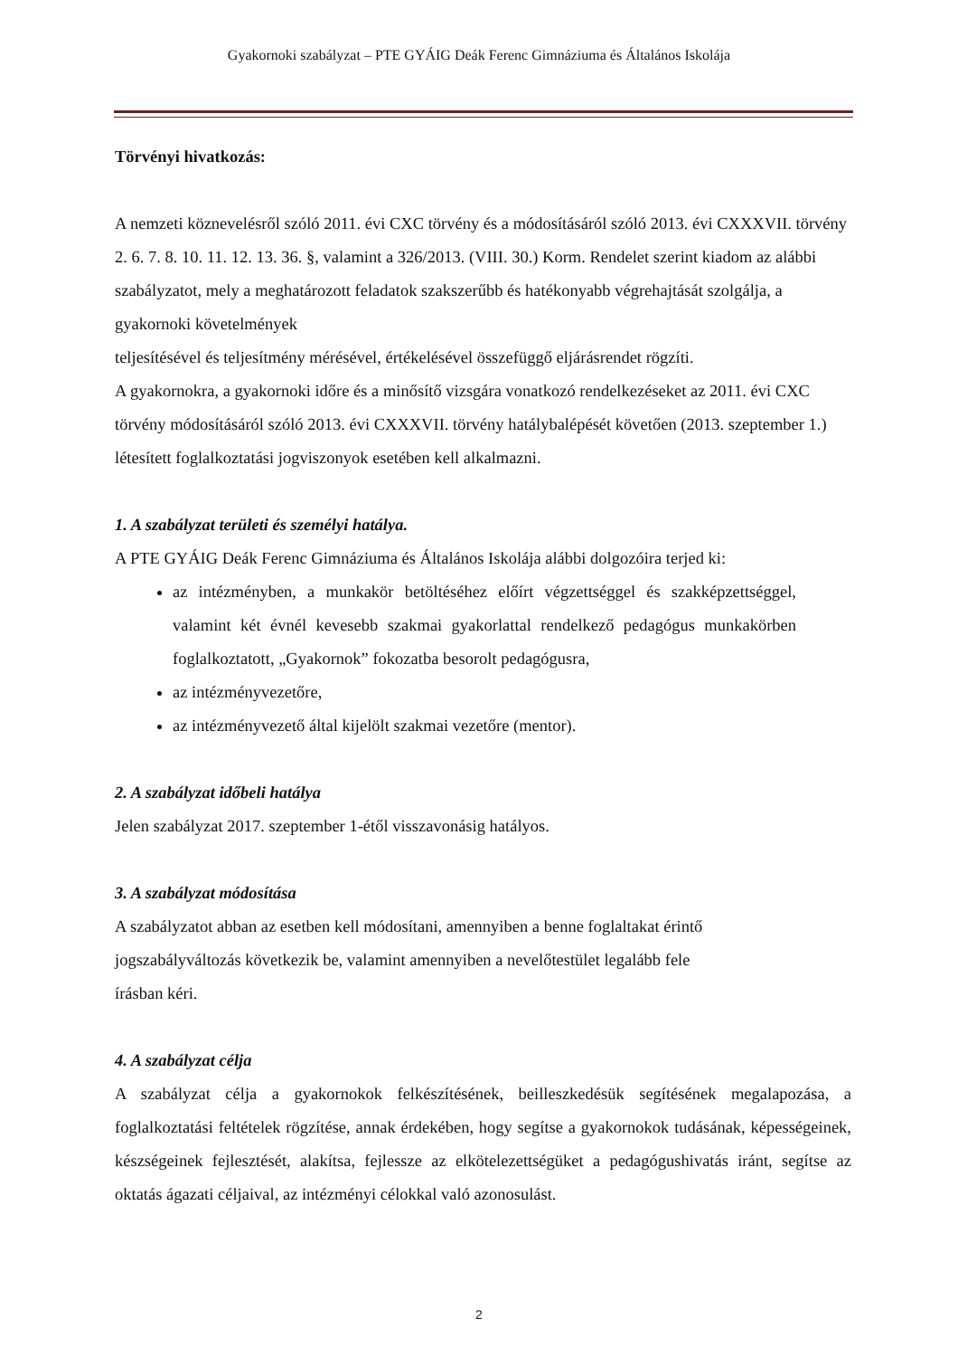Gyakornoki szabályzat – PTE GYÁIG Deák Ferenc Gimnáziuma és Általános Iskolája
Törvényi hivatkozás:
A nemzeti köznevelésről szóló 2011. évi CXC törvény és a módosításáról szóló 2013. évi CXXXVII. törvény 2. 6. 7. 8. 10. 11. 12. 13. 36. §, valamint a 326/2013. (VIII. 30.) Korm. Rendelet szerint kiadom az alábbi szabályzatot, mely a meghatározott feladatok szakszerűbb és hatékonyabb végrehajtását szolgálja, a gyakornoki követelmények
teljesítésével és teljesítmény mérésével, értékelésével összefüggő eljárásrendet rögzíti.
A gyakornokra, a gyakornoki időre és a minősítő vizsgára vonatkozó rendelkezéseket az 2011. évi CXC törvény módosításáról szóló 2013. évi CXXXVII. törvény hatálybalépését követően (2013. szeptember 1.) létesített foglalkoztatási jogviszonyok esetében kell alkalmazni.
1. A szabályzat területi és személyi hatálya.
A PTE GYÁIG Deák Ferenc Gimnáziuma és Általános Iskolája alábbi dolgozóira terjed ki:
az intézményben, a munkakör betöltéséhez előírt végzettséggel és szakképzettséggel, valamint két évnél kevesebb szakmai gyakorlattal rendelkező pedagógus munkakörben foglalkoztatott, „Gyakornok” fokozatba besorolt pedagógusra,
az intézményvezetőre,
az intézményvezető által kijelölt szakmai vezetőre (mentor).
2. A szabályzat időbeli hatálya
Jelen szabályzat 2017. szeptember 1-étől visszavonásig hatályos.
3. A szabályzat módosítása
A szabályzatot abban az esetben kell módosítani, amennyiben a benne foglaltakat érintő
jogszabályváltozás következik be, valamint amennyiben a nevelőtestület legalább fele
írásban kéri.
4. A szabályzat célja
A szabályzat célja a gyakornokok felkészítésének, beilleszkedésük segítésének megalapozása, a foglalkoztatási feltételek rögzítése, annak érdekében, hogy segítse a gyakornokok tudásának, képességeinek, készségeinek fejlesztését, alakítsa, fejlessze az elkötelezettségüket a pedagógushivatás iránt, segítse az oktatás ágazati céljaival, az intézményi célokkal való azonosulást.
2